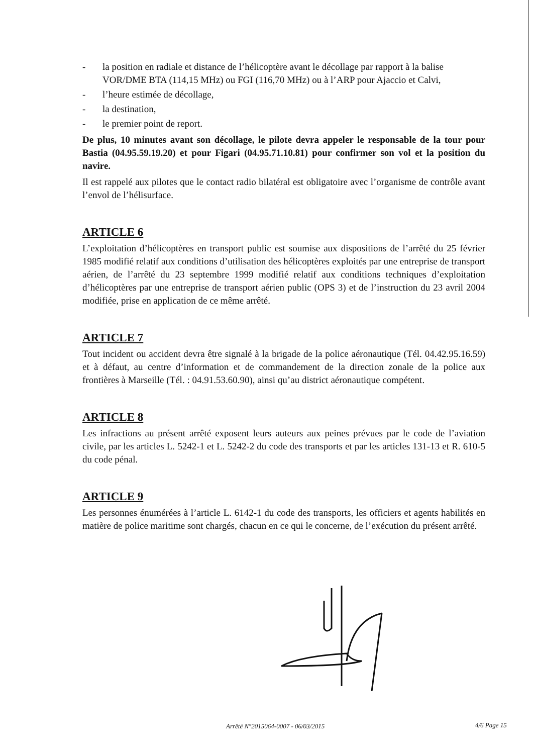- la position en radiale et distance de l’hélicoptère avant le décollage par rapport à la balise VOR/DME BTA (114,15 MHz) ou FGI (116,70 MHz) ou à l’ARP pour Ajaccio et Calvi,
- l’heure estimée de décollage,
- la destination,
- le premier point de report.
De plus, 10 minutes avant son décollage, le pilote devra appeler le responsable de la tour pour Bastia (04.95.59.19.20) et pour Figari (04.95.71.10.81) pour confirmer son vol et la position du navire.
Il est rappelé aux pilotes que le contact radio bilatéral est obligatoire avec l’organisme de contrôle avant l’envol de l’hélisurface.
ARTICLE 6
L’exploitation d’hélicoptères en transport public est soumise aux dispositions de l’arrêté du 25 février 1985 modifié relatif aux conditions d’utilisation des hélicoptères exploités par une entreprise de transport aérien, de l’arrêté du 23 septembre 1999 modifié relatif aux conditions techniques d’exploitation d’hélicoptères par une entreprise de transport aérien public (OPS 3) et de l’instruction du 23 avril 2004 modifiée, prise en application de ce même arrêté.
ARTICLE 7
Tout incident ou accident devra être signalé à la brigade de la police aéronautique (Tél. 04.42.95.16.59) et à défaut, au centre d’information et de commandement de la direction zonale de la police aux frontières à Marseille (Tél. : 04.91.53.60.90), ainsi qu’au district aéronautique compétent.
ARTICLE 8
Les infractions au présent arrêté exposent leurs auteurs aux peines prévues par le code de l’aviation civile, par les articles L. 5242-1 et L. 5242-2 du code des transports et par les articles 131-13 et R. 610-5 du code pénal.
ARTICLE 9
Les personnes énumérées à l’article L. 6142-1 du code des transports, les officiers et agents habilités en matière de police maritime sont chargés, chacun en ce qui le concerne, de l’exécution du présent arrêté.
Arrêté N°2015064-0007 - 06/03/2015
4/6 Page 15